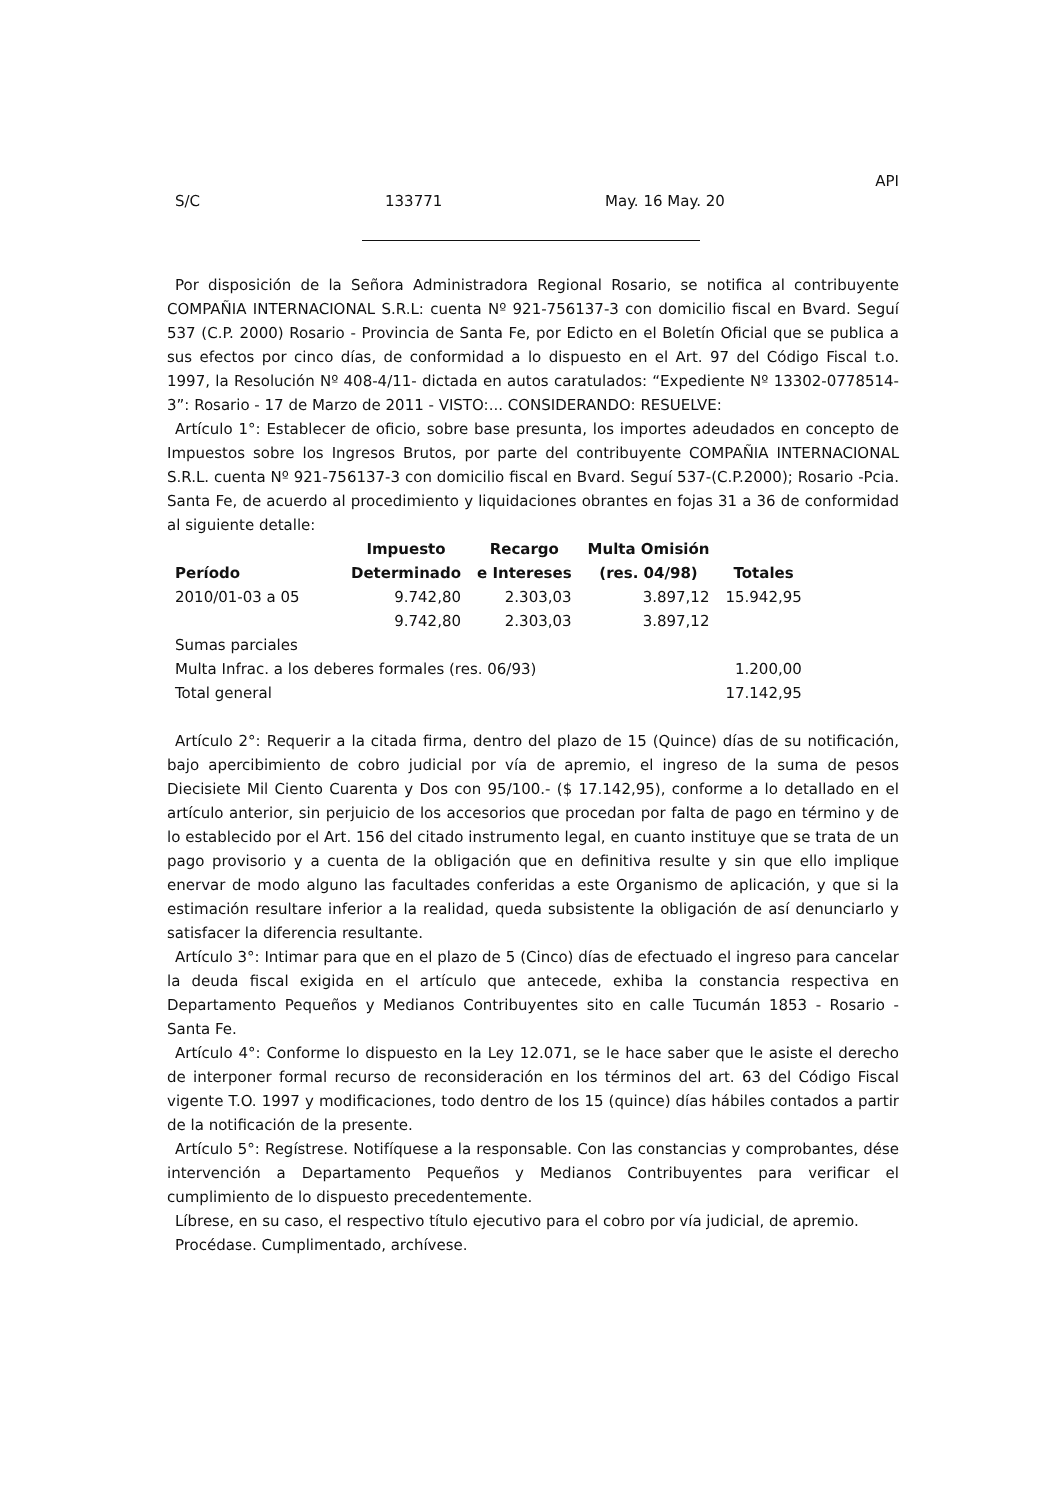API
S/C 133771 May. 16 May. 20
Por disposición de la Señora Administradora Regional Rosario, se notifica al contribuyente COMPAÑIA INTERNACIONAL S.R.L: cuenta Nº 921-756137-3 con domicilio fiscal en Bvard. Seguí 537 (C.P. 2000) Rosario - Provincia de Santa Fe, por Edicto en el Boletín Oficial que se publica a sus efectos por cinco días, de conformidad a lo dispuesto en el Art. 97 del Código Fiscal t.o. 1997, la Resolución Nº 408-4/11- dictada en autos caratulados: “Expediente Nº 13302-0778514-3”: Rosario - 17 de Marzo de 2011 - VISTO:... CONSIDERANDO: RESUELVE:
Artículo 1°: Establecer de oficio, sobre base presunta, los importes adeudados en concepto de Impuestos sobre los Ingresos Brutos, por parte del contribuyente COMPAÑIA INTERNACIONAL S.R.L. cuenta Nº 921-756137-3 con domicilio fiscal en Bvard. Seguí 537-(C.P.2000); Rosario -Pcia. Santa Fe, de acuerdo al procedimiento y liquidaciones obrantes en fojas 31 a 36 de conformidad al siguiente detalle:
| Período | Impuesto Determinado | Recargo e Intereses | Multa Omisión (res. 04/98) | Totales |
| --- | --- | --- | --- | --- |
| 2010/01-03 a 05 | 9.742,80 | 2.303,03 | 3.897,12 | 15.942,95 |
| | 9.742,80 | 2.303,03 | 3.897,12 | |
| Sumas parciales | | | | |
| Multa Infrac. a los deberes formales (res. 06/93) | | | | 1.200,00 |
| Total general | | | | 17.142,95 |
Artículo 2°: Requerir a la citada firma, dentro del plazo de 15 (Quince) días de su notificación, bajo apercibimiento de cobro judicial por vía de apremio, el ingreso de la suma de pesos Diecisiete Mil Ciento Cuarenta y Dos con 95/100.- ($ 17.142,95), conforme a lo detallado en el artículo anterior, sin perjuicio de los accesorios que procedan por falta de pago en término y de lo establecido por el Art. 156 del citado instrumento legal, en cuanto instituye que se trata de un pago provisorio y a cuenta de la obligación que en definitiva resulte y sin que ello implique enervar de modo alguno las facultades conferidas a este Organismo de aplicación, y que si la estimación resultare inferior a la realidad, queda subsistente la obligación de así denunciarlo y satisfacer la diferencia resultante.
Artículo 3°: Intimar para que en el plazo de 5 (Cinco) días de efectuado el ingreso para cancelar la deuda fiscal exigida en el artículo que antecede, exhiba la constancia respectiva en Departamento Pequeños y Medianos Contribuyentes sito en calle Tucumán 1853 - Rosario - Santa Fe.
Artículo 4°: Conforme lo dispuesto en la Ley 12.071, se le hace saber que le asiste el derecho de interponer formal recurso de reconsideración en los términos del art. 63 del Código Fiscal vigente T.O. 1997 y modificaciones, todo dentro de los 15 (quince) días hábiles contados a partir de la notificación de la presente.
Artículo 5°: Regístrese. Notifíquese a la responsable. Con las constancias y comprobantes, dése intervención a Departamento Pequeños y Medianos Contribuyentes para verificar el cumplimiento de lo dispuesto precedentemente.
Líbrese, en su caso, el respectivo título ejecutivo para el cobro por vía judicial, de apremio.
Procédase. Cumplimentado, archívese.